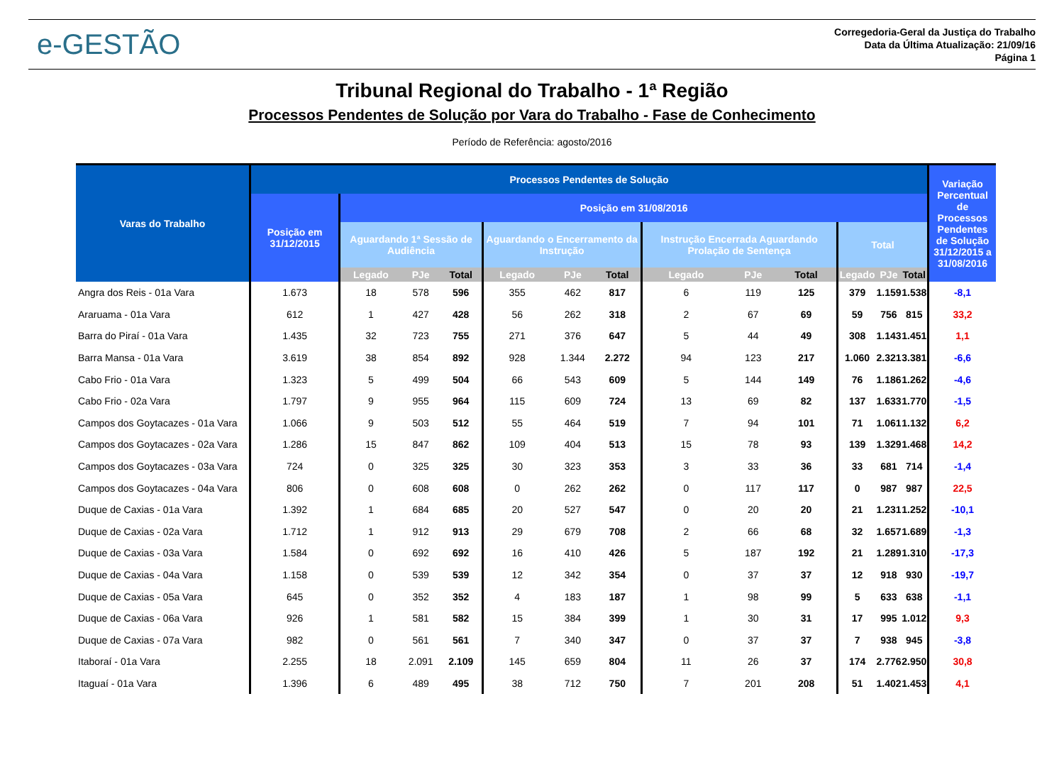e-GESTÃO
Corregedoria-Geral da Justiça do Trabalho
Data da Última Atualização: 21/09/16
Página 1
Tribunal Regional do Trabalho - 1ª Região
Processos Pendentes de Solução por Vara do Trabalho - Fase de Conhecimento
Período de Referência: agosto/2016
| Varas do Trabalho | Processos Pendentes de Solução | | | | | | | | | | | | | Variação Percentual de Processos Pendentes de Solução 31/12/2015 a 31/08/2016 |
| --- | --- | --- | --- | --- | --- | --- | --- | --- | --- | --- | --- | --- | --- | --- |
| | Posição em 31/12/2015 | Posição em 31/08/2016 | | | | | | | | | | | | |
| | | Aguardando 1ª Sessão de Audiência | | | Aguardando o Encerramento da Instrução | | | Instrução Encerrada Aguardando Prolação de Sentença | | | Total | | | |
| | | Legado | PJe | Total | Legado | PJe | Total | Legado | PJe | Total | Legado | PJe | Total | |
| Angra dos Reis - 01a Vara | 1.673 | 18 | 578 | 596 | 355 | 462 | 817 | 6 | 119 | 125 | 379 | 1.159 | 1.538 | -8,1 |
| Araruama - 01a Vara | 612 | 1 | 427 | 428 | 56 | 262 | 318 | 2 | 67 | 69 | 59 | 756 | 815 | 33,2 |
| Barra do Piraí - 01a Vara | 1.435 | 32 | 723 | 755 | 271 | 376 | 647 | 5 | 44 | 49 | 308 | 1.143 | 1.451 | 1,1 |
| Barra Mansa - 01a Vara | 3.619 | 38 | 854 | 892 | 928 | 1.344 | 2.272 | 94 | 123 | 217 | 1.060 | 2.321 | 3.381 | -6,6 |
| Cabo Frio - 01a Vara | 1.323 | 5 | 499 | 504 | 66 | 543 | 609 | 5 | 144 | 149 | 76 | 1.186 | 1.262 | -4,6 |
| Cabo Frio - 02a Vara | 1.797 | 9 | 955 | 964 | 115 | 609 | 724 | 13 | 69 | 82 | 137 | 1.633 | 1.770 | -1,5 |
| Campos dos Goytacazes - 01a Vara | 1.066 | 9 | 503 | 512 | 55 | 464 | 519 | 7 | 94 | 101 | 71 | 1.061 | 1.132 | 6,2 |
| Campos dos Goytacazes - 02a Vara | 1.286 | 15 | 847 | 862 | 109 | 404 | 513 | 15 | 78 | 93 | 139 | 1.329 | 1.468 | 14,2 |
| Campos dos Goytacazes - 03a Vara | 724 | 0 | 325 | 325 | 30 | 323 | 353 | 3 | 33 | 36 | 33 | 681 | 714 | -1,4 |
| Campos dos Goytacazes - 04a Vara | 806 | 0 | 608 | 608 | 0 | 262 | 262 | 0 | 117 | 117 | 0 | 987 | 987 | 22,5 |
| Duque de Caxias - 01a Vara | 1.392 | 1 | 684 | 685 | 20 | 527 | 547 | 0 | 20 | 20 | 21 | 1.231 | 1.252 | -10,1 |
| Duque de Caxias - 02a Vara | 1.712 | 1 | 912 | 913 | 29 | 679 | 708 | 2 | 66 | 68 | 32 | 1.657 | 1.689 | -1,3 |
| Duque de Caxias - 03a Vara | 1.584 | 0 | 692 | 692 | 16 | 410 | 426 | 5 | 187 | 192 | 21 | 1.289 | 1.310 | -17,3 |
| Duque de Caxias - 04a Vara | 1.158 | 0 | 539 | 539 | 12 | 342 | 354 | 0 | 37 | 37 | 12 | 918 | 930 | -19,7 |
| Duque de Caxias - 05a Vara | 645 | 0 | 352 | 352 | 4 | 183 | 187 | 1 | 98 | 99 | 5 | 633 | 638 | -1,1 |
| Duque de Caxias - 06a Vara | 926 | 1 | 581 | 582 | 15 | 384 | 399 | 1 | 30 | 31 | 17 | 995 | 1.012 | 9,3 |
| Duque de Caxias - 07a Vara | 982 | 0 | 561 | 561 | 7 | 340 | 347 | 0 | 37 | 37 | 7 | 938 | 945 | -3,8 |
| Itaboraí - 01a Vara | 2.255 | 18 | 2.091 | 2.109 | 145 | 659 | 804 | 11 | 26 | 37 | 174 | 2.776 | 2.950 | 30,8 |
| Itaguaí - 01a Vara | 1.396 | 6 | 489 | 495 | 38 | 712 | 750 | 7 | 201 | 208 | 51 | 1.402 | 1.453 | 4,1 |